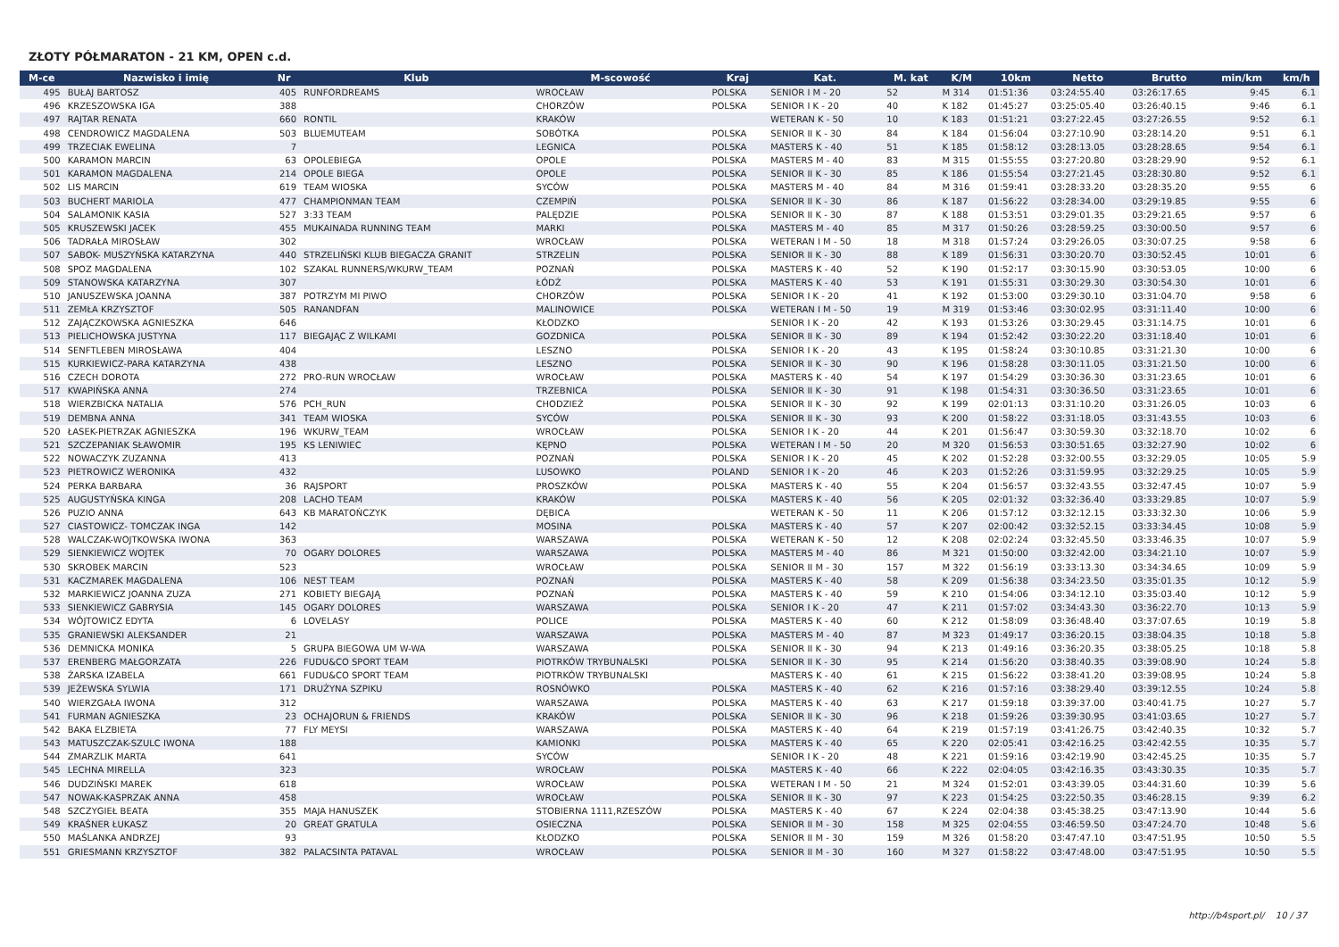ZŁOTY PÓŁMARATON - 21 KM, OPEN c.d.
| M-ce | Nazwisko i imię | Nr | Klub | M-scowość | Kraj | Kat. | M. kat | K/M | 10km | Netto | Brutto | min/km | km/h |
| --- | --- | --- | --- | --- | --- | --- | --- | --- | --- | --- | --- | --- | --- |
| 495 | BUŁAJ BARTOSZ | 405 | RUNFORDREAMS | WROCŁAW | POLSKA | SENIOR I M - 20 | 52 | M 314 | 01:51:36 | 03:24:55.40 | 03:26:17.65 | 9:45 | 6.1 |
| 496 | KRZESZOWSKA IGA | 388 | | CHORZÓW | POLSKA | SENIOR I K - 20 | 40 | K 182 | 01:45:27 | 03:25:05.40 | 03:26:40.15 | 9:46 | 6.1 |
| 497 | RAJTAR RENATA | 660 | RONTIL | KRAKÓW | | WETERAN K - 50 | 10 | K 183 | 01:51:21 | 03:27:22.45 | 03:27:26.55 | 9:52 | 6.1 |
| 498 | CENDROWICZ MAGDALENA | 503 | BLUEMUTEAM | SOBÓTKA | POLSKA | SENIOR II K - 30 | 84 | K 184 | 01:56:04 | 03:27:10.90 | 03:28:14.20 | 9:51 | 6.1 |
| 499 | TRZECIAK EWELINA | 7 | | LEGNICA | POLSKA | MASTERS K - 40 | 51 | K 185 | 01:58:12 | 03:28:13.05 | 03:28:28.65 | 9:54 | 6.1 |
| 500 | KARAMON MARCIN | 63 | OPOLEBIEGA | OPOLE | POLSKA | MASTERS M - 40 | 83 | M 315 | 01:55:55 | 03:27:20.80 | 03:28:29.90 | 9:52 | 6.1 |
| 501 | KARAMON MAGDALENA | 214 | OPOLE BIEGA | OPOLE | POLSKA | SENIOR II K - 30 | 85 | K 186 | 01:55:54 | 03:27:21.45 | 03:28:30.80 | 9:52 | 6.1 |
| 502 | LIS MARCIN | 619 | TEAM WIOSKA | SYCÓW | POLSKA | MASTERS M - 40 | 84 | M 316 | 01:59:41 | 03:28:33.20 | 03:28:35.20 | 9:55 | 6 |
| 503 | BUCHERT MARIOLA | 477 | CHAMPIONMAN TEAM | CZEMPIŃ | POLSKA | SENIOR II K - 30 | 86 | K 187 | 01:56:22 | 03:28:34.00 | 03:29:19.85 | 9:55 | 6 |
| 504 | SALAMONIK KASIA | 527 | 3:33 TEAM | PALĘDZIE | POLSKA | SENIOR II K - 30 | 87 | K 188 | 01:53:51 | 03:29:01.35 | 03:29:21.65 | 9:57 | 6 |
| 505 | KRUSZEWSKI JACEK | 455 | MUKAINADA RUNNING TEAM | MARKI | POLSKA | MASTERS M - 40 | 85 | M 317 | 01:50:26 | 03:28:59.25 | 03:30:00.50 | 9:57 | 6 |
| 506 | TADRAŁA MIROSŁAW | 302 | | WROCŁAW | POLSKA | WETERAN I M - 50 | 18 | M 318 | 01:57:24 | 03:29:26.05 | 03:30:07.25 | 9:58 | 6 |
| 507 | SABOK- MUSZYŃSKA KATARZYNA | 440 | STRZELIŃSKI KLUB BIEGACZA GRANIT | STRZELIN | POLSKA | SENIOR II K - 30 | 88 | K 189 | 01:56:31 | 03:30:20.70 | 03:30:52.45 | 10:01 | 6 |
| 508 | SPOZ MAGDALENA | 102 | SZAKAL RUNNERS/WKURW_TEAM | POZNAŃ | POLSKA | MASTERS K - 40 | 52 | K 190 | 01:52:17 | 03:30:15.90 | 03:30:53.05 | 10:00 | 6 |
| 509 | STANOWSKA KATARZYNA | 307 | | ŁÓDŹ | POLSKA | MASTERS K - 40 | 53 | K 191 | 01:55:31 | 03:30:29.30 | 03:30:54.30 | 10:01 | 6 |
| 510 | JANUSZEWSKA JOANNA | 387 | POTRZYM MI PIWO | CHORZÓW | POLSKA | SENIOR I K - 20 | 41 | K 192 | 01:53:00 | 03:29:30.10 | 03:31:04.70 | 9:58 | 6 |
| 511 | ZEMŁA KRZYSZTOF | 505 | RANANDFAN | MALINOWICE | POLSKA | WETERAN I M - 50 | 19 | M 319 | 01:53:46 | 03:30:02.95 | 03:31:11.40 | 10:00 | 6 |
| 512 | ZAJĄCZKOWSKA AGNIESZKA | 646 | | KŁODZKO | | SENIOR I K - 20 | 42 | K 193 | 01:53:26 | 03:30:29.45 | 03:31:14.75 | 10:01 | 6 |
| 513 | PIELICHOWSKA JUSTYNA | 117 | BIEGAJĄC Z WILKAMI | GOZDNICA | POLSKA | SENIOR II K - 30 | 89 | K 194 | 01:52:42 | 03:30:22.20 | 03:31:18.40 | 10:01 | 6 |
| 514 | SENFTLEBEN MIROSŁAWA | 404 | | LESZNO | POLSKA | SENIOR I K - 20 | 43 | K 195 | 01:58:24 | 03:30:10.85 | 03:31:21.30 | 10:00 | 6 |
| 515 | KURKIEWICZ-PARA KATARZYNA | 438 | | LESZNO | POLSKA | SENIOR II K - 30 | 90 | K 196 | 01:58:28 | 03:30:11.05 | 03:31:21.50 | 10:00 | 6 |
| 516 | CZECH DOROTA | 272 | PRO-RUN WROCŁAW | WROCŁAW | POLSKA | MASTERS K - 40 | 54 | K 197 | 01:54:29 | 03:30:36.30 | 03:31:23.65 | 10:01 | 6 |
| 517 | KWAPIŃSKA ANNA | 274 | | TRZEBNICA | POLSKA | SENIOR II K - 30 | 91 | K 198 | 01:54:31 | 03:30:36.50 | 03:31:23.65 | 10:01 | 6 |
| 518 | WIERZBICKA NATALIA | 576 | PCH_RUN | CHODZIEŻ | POLSKA | SENIOR II K - 30 | 92 | K 199 | 02:01:13 | 03:31:10.20 | 03:31:26.05 | 10:03 | 6 |
| 519 | DEMBNA ANNA | 341 | TEAM WIOSKA | SYCÓW | POLSKA | SENIOR II K - 30 | 93 | K 200 | 01:58:22 | 03:31:18.05 | 03:31:43.55 | 10:03 | 6 |
| 520 | ŁASEK-PIETRZAK AGNIESZKA | 196 | WKURW_TEAM | WROCŁAW | POLSKA | SENIOR I K - 20 | 44 | K 201 | 01:56:47 | 03:30:59.30 | 03:32:18.70 | 10:02 | 6 |
| 521 | SZCZEPANIAK SŁAWOMIR | 195 | KS LENIWIEC | KĘPNO | POLSKA | WETERAN I M - 50 | 20 | M 320 | 01:56:53 | 03:30:51.65 | 03:32:27.90 | 10:02 | 6 |
| 522 | NOWACZYK ZUZANNA | 413 | | POZNAŃ | POLSKA | SENIOR I K - 20 | 45 | K 202 | 01:52:28 | 03:32:00.55 | 03:32:29.05 | 10:05 | 5.9 |
| 523 | PIETROWICZ WERONIKA | 432 | | LUSOWKO | POLAND | SENIOR I K - 20 | 46 | K 203 | 01:52:26 | 03:31:59.95 | 03:32:29.25 | 10:05 | 5.9 |
| 524 | PERKA BARBARA | 36 | RAJSPORT | PROSZKÓW | POLSKA | MASTERS K - 40 | 55 | K 204 | 01:56:57 | 03:32:43.55 | 03:32:47.45 | 10:07 | 5.9 |
| 525 | AUGUSTYŃSKA KINGA | 208 | LACHO TEAM | KRAKÓW | POLSKA | MASTERS K - 40 | 56 | K 205 | 02:01:32 | 03:32:36.40 | 03:33:29.85 | 10:07 | 5.9 |
| 526 | PUZIO ANNA | 643 | KB MARATOŃCZYK | DĘBICA | | WETERAN K - 50 | 11 | K 206 | 01:57:12 | 03:32:12.15 | 03:33:32.30 | 10:06 | 5.9 |
| 527 | CIASTOWICZ- TOMCZAK INGA | 142 | | MOSINA | POLSKA | MASTERS K - 40 | 57 | K 207 | 02:00:42 | 03:32:52.15 | 03:33:34.45 | 10:08 | 5.9 |
| 528 | WALCZAK-WOJTKOWSKA IWONA | 363 | | WARSZAWA | POLSKA | WETERAN K - 50 | 12 | K 208 | 02:02:24 | 03:32:45.50 | 03:33:46.35 | 10:07 | 5.9 |
| 529 | SIENKIEWICZ WOJTEK | 70 | OGARY DOLORES | WARSZAWA | POLSKA | MASTERS M - 40 | 86 | M 321 | 01:50:00 | 03:32:42.00 | 03:34:21.10 | 10:07 | 5.9 |
| 530 | SKROBEK MARCIN | 523 | | WROCŁAW | POLSKA | SENIOR II M - 30 | 157 | M 322 | 01:56:19 | 03:33:13.30 | 03:34:34.65 | 10:09 | 5.9 |
| 531 | KACZMAREK MAGDALENA | 106 | NEST TEAM | POZNAŃ | POLSKA | MASTERS K - 40 | 58 | K 209 | 01:56:38 | 03:34:23.50 | 03:35:01.35 | 10:12 | 5.9 |
| 532 | MARKIEWICZ JOANNA ZUZA | 271 | KOBIETY BIEGAJĄ | POZNAŃ | POLSKA | MASTERS K - 40 | 59 | K 210 | 01:54:06 | 03:34:12.10 | 03:35:03.40 | 10:12 | 5.9 |
| 533 | SIENKIEWICZ GABRYSIA | 145 | OGARY DOLORES | WARSZAWA | POLSKA | SENIOR I K - 20 | 47 | K 211 | 01:57:02 | 03:34:43.30 | 03:36:22.70 | 10:13 | 5.9 |
| 534 | WÓJTOWICZ EDYTA | 6 | LOVELASY | POLICE | POLSKA | MASTERS K - 40 | 60 | K 212 | 01:58:09 | 03:36:48.40 | 03:37:07.65 | 10:19 | 5.8 |
| 535 | GRANIEWSKI ALEKSANDER | 21 | | WARSZAWA | POLSKA | MASTERS M - 40 | 87 | M 323 | 01:49:17 | 03:36:20.15 | 03:38:04.35 | 10:18 | 5.8 |
| 536 | DEMNICKA MONIKA | 5 | GRUPA BIEGOWA UM W-WA | WARSZAWA | POLSKA | SENIOR II K - 30 | 94 | K 213 | 01:49:16 | 03:36:20.35 | 03:38:05.25 | 10:18 | 5.8 |
| 537 | ERENBERG MAŁGORZATA | 226 | FUDU&CO SPORT TEAM | PIOTRKÓW TRYBUNALSKI | POLSKA | SENIOR II K - 30 | 95 | K 214 | 01:56:20 | 03:38:40.35 | 03:39:08.90 | 10:24 | 5.8 |
| 538 | ŻARSKA IZABELA | 661 | FUDU&CO SPORT TEAM | PIOTRKÓW TRYBUNALSKI | | MASTERS K - 40 | 61 | K 215 | 01:56:22 | 03:38:41.20 | 03:39:08.95 | 10:24 | 5.8 |
| 539 | JEŻEWSKA SYLWIA | 171 | DRUŻYNA SZPIKU | ROSNÓWKO | POLSKA | MASTERS K - 40 | 62 | K 216 | 01:57:16 | 03:38:29.40 | 03:39:12.55 | 10:24 | 5.8 |
| 540 | WIERZGAŁA IWONA | 312 | | WARSZAWA | POLSKA | MASTERS K - 40 | 63 | K 217 | 01:59:18 | 03:39:37.00 | 03:40:41.75 | 10:27 | 5.7 |
| 541 | FURMAN AGNIESZKA | 23 | OCHAJORUN & FRIENDS | KRAKÓW | POLSKA | SENIOR II K - 30 | 96 | K 218 | 01:59:26 | 03:39:30.95 | 03:41:03.65 | 10:27 | 5.7 |
| 542 | BAKA ELZBIETA | 77 | FLY MEYSI | WARSZAWA | POLSKA | MASTERS K - 40 | 64 | K 219 | 01:57:19 | 03:41:26.75 | 03:42:40.35 | 10:32 | 5.7 |
| 543 | MATUSZCZAK-SZULC IWONA | 188 | | KAMIONKI | POLSKA | MASTERS K - 40 | 65 | K 220 | 02:05:41 | 03:42:16.25 | 03:42:42.55 | 10:35 | 5.7 |
| 544 | ZMARZLIK MARTA | 641 | | SYCÓW | | SENIOR I K - 20 | 48 | K 221 | 01:59:16 | 03:42:19.90 | 03:42:45.25 | 10:35 | 5.7 |
| 545 | LECHNA MIRELLA | 323 | | WROCŁAW | POLSKA | MASTERS K - 40 | 66 | K 222 | 02:04:05 | 03:42:16.35 | 03:43:30.35 | 10:35 | 5.7 |
| 546 | DUDZIŃSKI MAREK | 618 | | WROCŁAW | POLSKA | WETERAN I M - 50 | 21 | M 324 | 01:52:01 | 03:43:39.05 | 03:44:31.60 | 10:39 | 5.6 |
| 547 | NOWAK-KASPRZAK ANNA | 458 | | WROCŁAW | POLSKA | SENIOR II K - 30 | 97 | K 223 | 01:54:25 | 03:22:50.35 | 03:46:28.15 | 9:39 | 6.2 |
| 548 | SZCZYGIEŁ BEATA | 355 | MAJA HANUSZEK | STOBIERNA 1111,RZESZÓW | POLSKA | MASTERS K - 40 | 67 | K 224 | 02:04:38 | 03:45:38.25 | 03:47:13.90 | 10:44 | 5.6 |
| 549 | KRAŚNER ŁUKASZ | 20 | GREAT GRATULA | OSIECZNA | POLSKA | SENIOR II M - 30 | 158 | M 325 | 02:04:55 | 03:46:59.50 | 03:47:24.70 | 10:48 | 5.6 |
| 550 | MAŚLANKA ANDRZEJ | 93 | | KŁODZKO | POLSKA | SENIOR II M - 30 | 159 | M 326 | 01:58:20 | 03:47:47.10 | 03:47:51.95 | 10:50 | 5.5 |
| 551 | GRIESMANN KRZYSZTOF | 382 | PALACSINTA PATAVAL | WROCŁAW | POLSKA | SENIOR II M - 30 | 160 | M 327 | 01:58:22 | 03:47:48.00 | 03:47:51.95 | 10:50 | 5.5 |
http://b4sport.pl/ 10 / 37